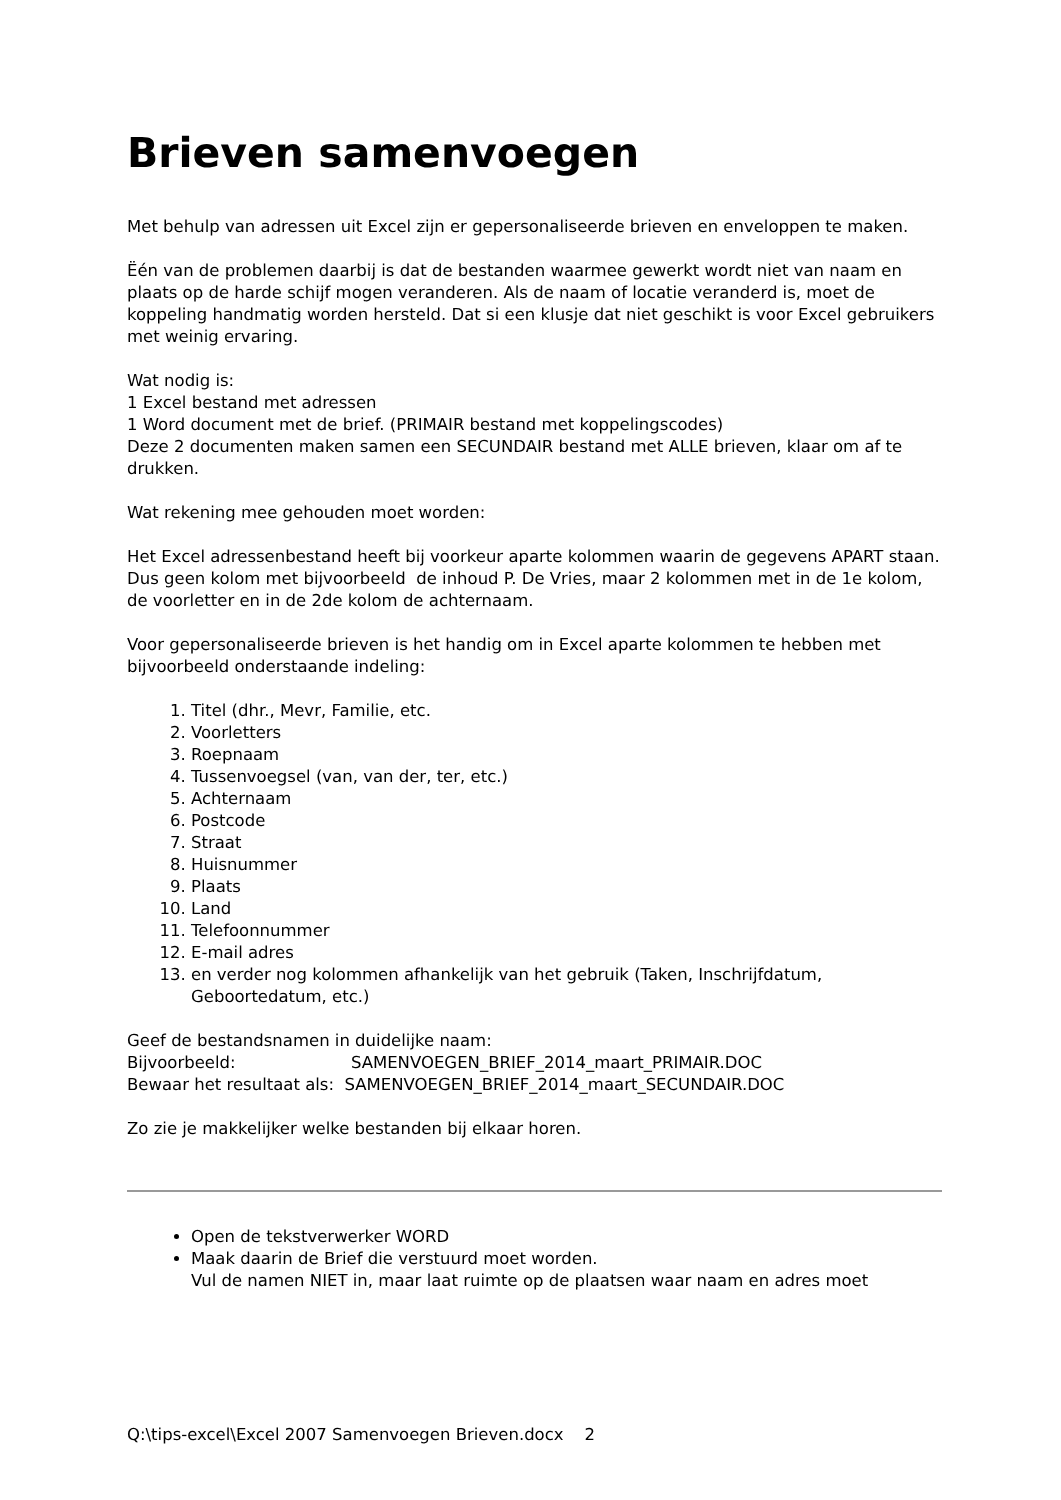Brieven samenvoegen
Met behulp van adressen uit Excel zijn er gepersonaliseerde brieven en enveloppen te maken.
Ëén van de problemen daarbij is dat de bestanden waarmee gewerkt wordt niet van naam en plaats op de harde schijf mogen veranderen. Als de naam of locatie veranderd is, moet de koppeling handmatig worden hersteld. Dat si een klusje dat niet geschikt is voor Excel gebruikers met weinig ervaring.
Wat nodig is:
1 Excel bestand met adressen
1 Word document met de brief. (PRIMAIR bestand met koppelingscodes)
Deze 2 documenten maken samen een SECUNDAIR bestand met ALLE brieven, klaar om af te drukken.
Wat rekening mee gehouden moet worden:
Het Excel adressenbestand heeft bij voorkeur aparte kolommen waarin de gegevens APART staan.
Dus geen kolom met bijvoorbeeld de inhoud P. De Vries, maar 2 kolommen met in de 1e kolom, de voorletter en in de 2de kolom de achternaam.
Voor gepersonaliseerde brieven is het handig om in Excel aparte kolommen te hebben met bijvoorbeeld onderstaande indeling:
1. Titel (dhr., Mevr, Familie, etc.
2. Voorletters
3. Roepnaam
4. Tussenvoegsel (van, van der, ter, etc.)
5. Achternaam
6. Postcode
7. Straat
8. Huisnummer
9. Plaats
10. Land
11. Telefoonnummer
12. E-mail adres
13. en verder nog kolommen afhankelijk van het gebruik (Taken, Inschrijfdatum, Geboortedatum, etc.)
Geef de bestandsnamen in duidelijke naam:
Bijvoorbeeld: SAMENVOEGEN_BRIEF_2014_maart_PRIMAIR.DOC
Bewaar het resultaat als: SAMENVOEGEN_BRIEF_2014_maart_SECUNDAIR.DOC
Zo zie je makkelijker welke bestanden bij elkaar horen.
Open de tekstverwerker WORD
Maak daarin de Brief die verstuurd moet worden.
Vul de namen NIET in, maar laat ruimte op de plaatsen waar naam en adres moet
Q:\tips-excel\Excel 2007 Samenvoegen Brieven.docx 2